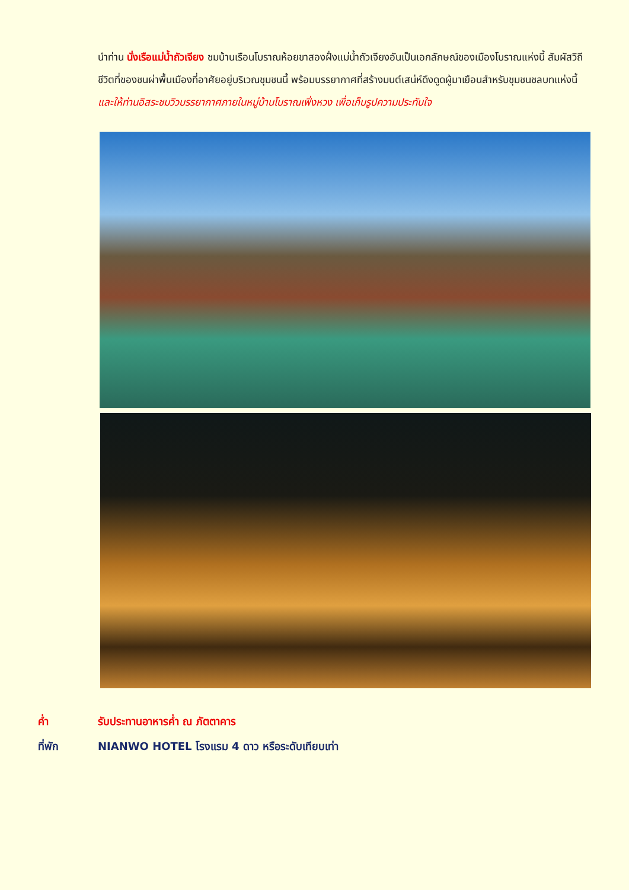นำท่าน นั่งเรือแม่น้ำถัวเจียง ชมบ้านเรือนโบราณห้อยขาสองฝั่งแม่น้ำถัวเจียงอันเป็นเอกลักษณ์ของเมืองโบราณแห่งนี้ สัมผัสวิถีชีวิตที่ของชนผ่าพื้นเมืองที่อาศัยอยู่บริเวณชุมชนนี้ พร้อมบรรยากาศที่สร้างมนต์เสน่ห์ดึงดูดผู้มาเยือนสำหรับชุมชนชลบทแห่งนี้ และให้ท่านอิสระชมวิวบรรยากาศภายในหมู่บ้านโบราณเฟิ่งหวง เพื่อเก็บรูปความประทับใจ
ค่ำ รับประทานอาหารค่ำ ณ ภัตตาคาร
ที่พัก NIANWO HOTEL โรงแรม 4 ดาว หรือระดับเทียบเท่า